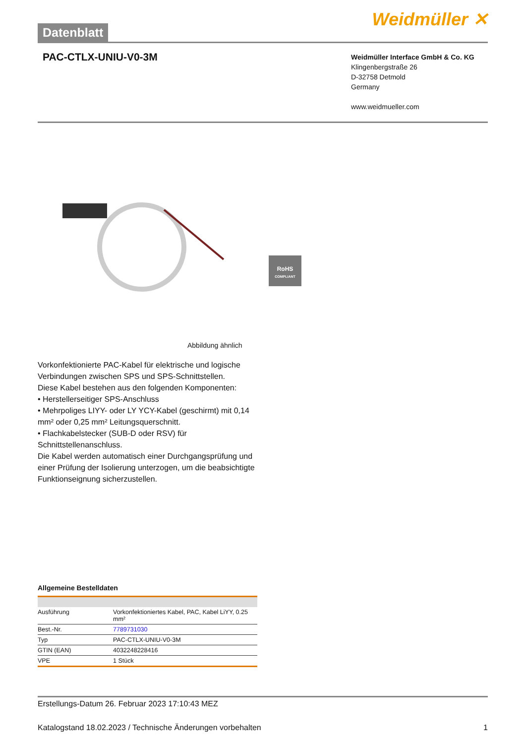Datenblatt
Weidmüller ✕
PAC-CTLX-UNIU-V0-3M
Weidmüller Interface GmbH & Co. KG
Klingenbergstraße 26
D-32758 Detmold
Germany
www.weidmueller.com
RoHS
COMPLIANT
Abbildung ähnlich
Vorkonfektionierte PAC-Kabel für elektrische und logische Verbindungen zwischen SPS und SPS-Schnittstellen.
Diese Kabel bestehen aus den folgenden Komponenten:
• Herstellerseitiger SPS-Anschluss
• Mehrpoliges LIYY- oder LY YCY-Kabel (geschirmt) mit 0,14 mm² oder 0,25 mm² Leitungsquerschnitt.
• Flachkabelstecker (SUB-D oder RSV) für Schnittstellenanschluss.
Die Kabel werden automatisch einer Durchgangsprüfung und einer Prüfung der Isolierung unterzogen, um die beabsichtigte Funktionseignung sicherzustellen.
Allgemeine Bestelldaten
| Ausführung | Vorkonfektioniertes Kabel, PAC, Kabel LiYY, 0.25 mm² |
| Best.-Nr. | 7789731030 |
| Typ | PAC-CTLX-UNIU-V0-3M |
| GTIN (EAN) | 4032248228416 |
| VPE | 1 Stück |
Erstellungs-Datum 26. Februar 2023 17:10:43 MEZ
Katalogstand 18.02.2023 / Technische Änderungen vorbehalten 1